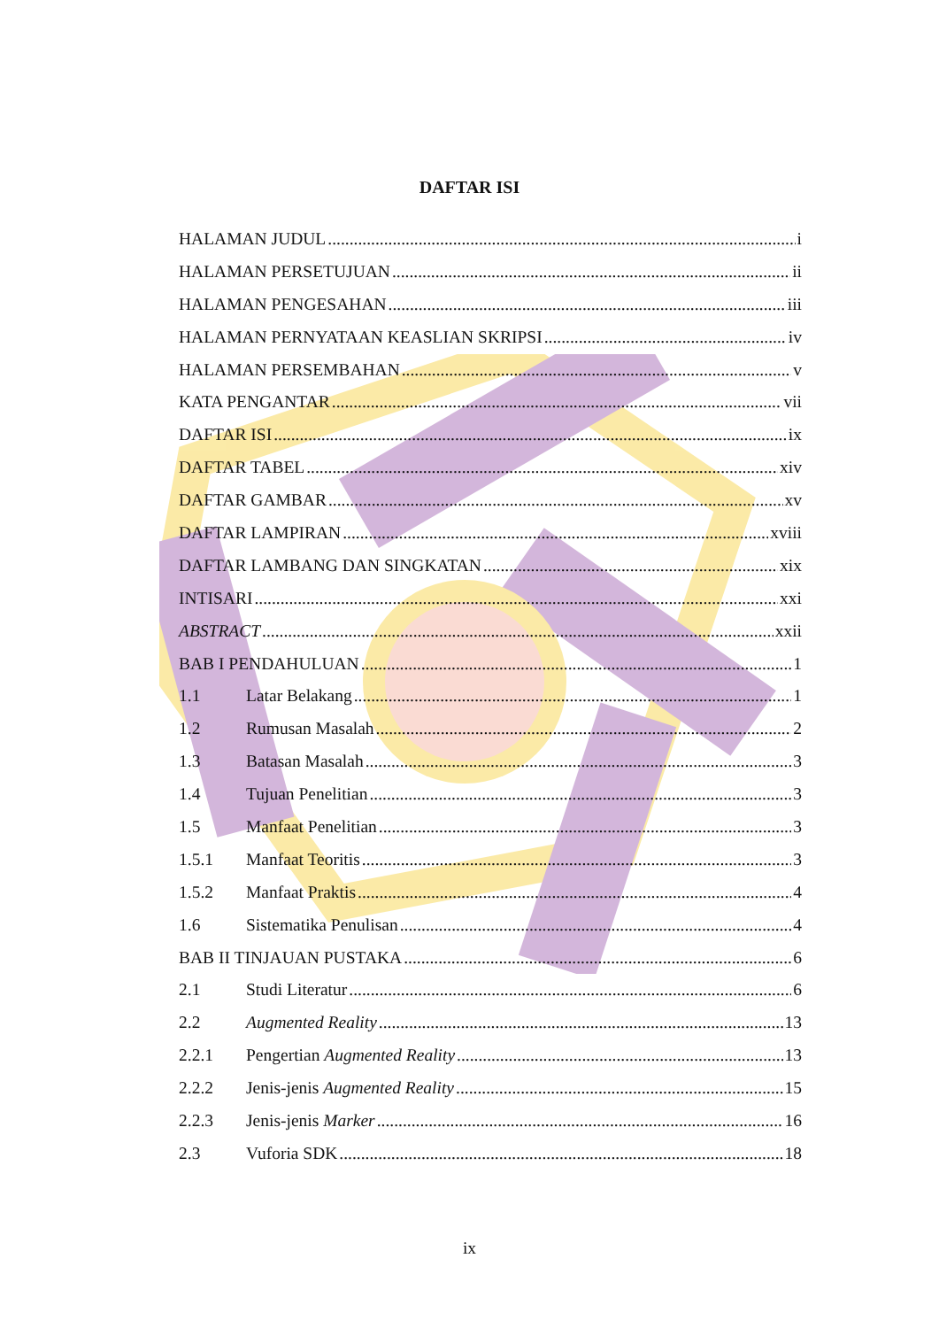DAFTAR ISI
HALAMAN JUDUL i
HALAMAN PERSETUJUAN ii
HALAMAN PENGESAHAN iii
HALAMAN PERNYATAAN KEASLIAN SKRIPSI iv
HALAMAN PERSEMBAHAN v
KATA PENGANTAR vii
DAFTAR ISI ix
DAFTAR TABEL xiv
DAFTAR GAMBAR xv
DAFTAR LAMPIRAN xviii
DAFTAR LAMBANG DAN SINGKATAN xix
INTISARI xxi
ABSTRACT xxii
BAB I PENDAHULUAN 1
1.1 Latar Belakang 1
1.2 Rumusan Masalah 2
1.3 Batasan Masalah 3
1.4 Tujuan Penelitian 3
1.5 Manfaat Penelitian 3
1.5.1 Manfaat Teoritis 3
1.5.2 Manfaat Praktis 4
1.6 Sistematika Penulisan 4
BAB II TINJAUAN PUSTAKA 6
2.1 Studi Literatur 6
2.2 Augmented Reality 13
2.2.1 Pengertian Augmented Reality 13
2.2.2 Jenis-jenis Augmented Reality 15
2.2.3 Jenis-jenis Marker 16
2.3 Vuforia SDK 18
ix